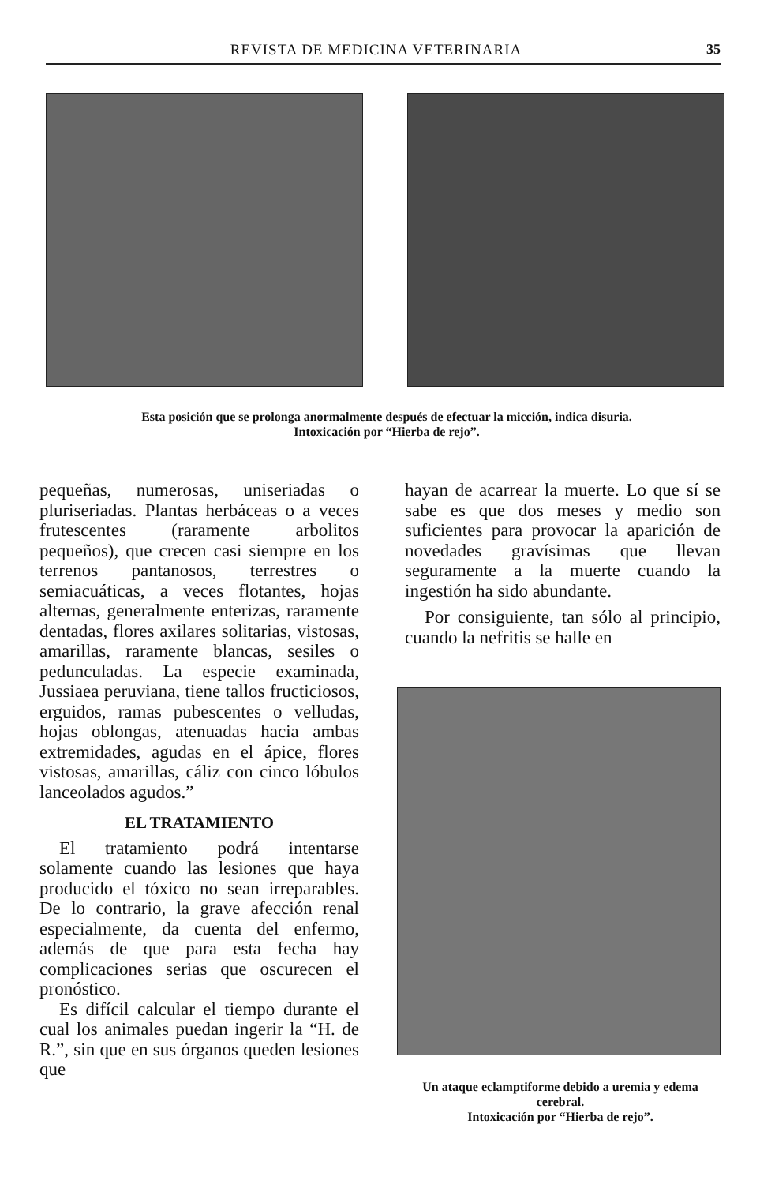REVISTA DE MEDICINA VETERINARIA 35
Esta posición que se prolonga anormalmente después de efectuar la micción, indica disuria.
Intoxicación por “Hierba de rejo”.
pequeñas, numerosas, uniseriadas o pluriseriadas. Plantas herbáceas o a veces frutescentes (raramente arbolitos pequeños), que crecen casi siempre en los terrenos pantanosos, terrestres o semiacuáticas, a veces flotantes, hojas alternas, generalmente enterizas, raramente dentadas, flores axilares solitarias, vistosas, amarillas, raramente blancas, sesiles o pedunculadas. La especie examinada, Jussiaea peruviana, tiene tallos fructiciosos, erguidos, ramas pubescentes o velludas, hojas oblongas, atenuadas hacia ambas extremidades, agudas en el ápice, flores vistosas, amarillas, cáliz con cinco lóbulos lanceolados agudos.”
EL TRATAMIENTO
El tratamiento podrá intentarse solamente cuando las lesiones que haya producido el tóxico no sean irreparables. De lo contrario, la grave afección renal especialmente, da cuenta del enfermo, además de que para esta fecha hay complicaciones serias que oscurecen el pronóstico.
Es difícil calcular el tiempo durante el cual los animales puedan ingerir la “H. de R.”, sin que en sus órganos queden lesiones que
hayan de acarrear la muerte. Lo que sí se sabe es que dos meses y medio son suficientes para provocar la aparición de novedades gravísimas que llevan seguramente a la muerte cuando la ingestión ha sido abundante.
Por consiguiente, tan sólo al principio, cuando la nefritis se halle en
Un ataque eclamptiforme debido a uremia y edema cerebral.
Intoxicación por “Hierba de rejo”.